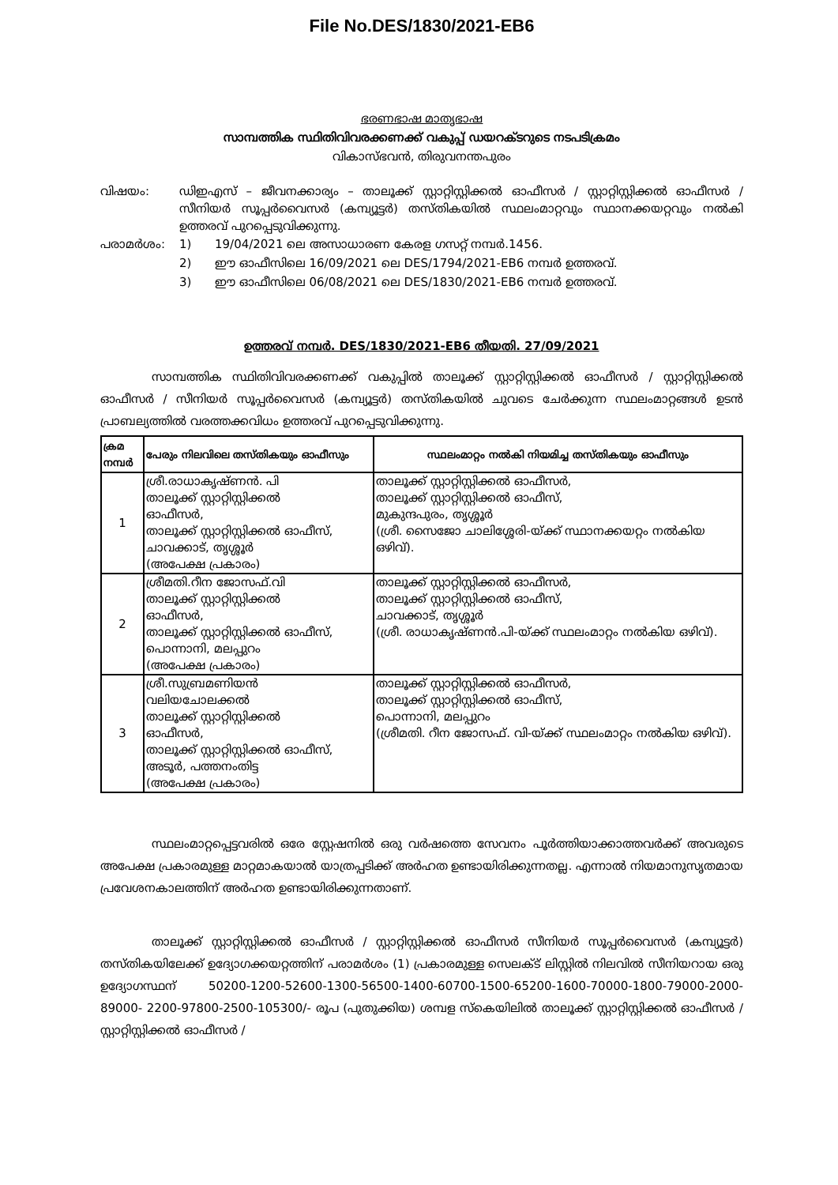File No.DES/1830/2021-EB6
ഭരണഭാഷ മാതൃഭാഷ
സാമ്പത്തിക സ്ഥിതിവിവരക്കണക്ക് വകുപ്പ് ഡയറക്ടറുടെ നടപടിക്രമം
വികാസ്ഭവൻ, തിരുവനന്തപുരം
വിഷയം: ഡിഇഎസ് – ജീവനക്കാര്യം – താലൂക്ക് സ്റ്റാറ്റിസ്റ്റിക്കൽ ഓഫീസർ / സ്റ്റാറ്റിസ്റ്റിക്കൽ ഓഫീസർ / സീനിയർ സൂപ്പർവൈസർ (കമ്പ്യൂട്ടർ) തസ്തികയിൽ സ്ഥലംമാറ്റവും സ്ഥാനക്കയറ്റവും നൽകി ഉത്തരവ് പുറപ്പെടുവിക്കുന്നു.
പരാമർശം: 1) 19/04/2021 ലെ അസാധാരണ കേരള ഗസറ്റ് നമ്പർ.1456.
2) ഈ ഓഫീസിലെ 16/09/2021 ലെ DES/1794/2021-EB6 നമ്പർ ഉത്തരവ്.
3) ഈ ഓഫീസിലെ 06/08/2021 ലെ DES/1830/2021-EB6 നമ്പർ ഉത്തരവ്.
ഉത്തരവ് നമ്പർ. DES/1830/2021-EB6 തീയതി. 27/09/2021
സാമ്പത്തിക സ്ഥിതിവിവരക്കണക്ക് വകുപ്പിൽ താലൂക്ക് സ്റ്റാറ്റിസ്റ്റിക്കൽ ഓഫീസർ / സ്റ്റാറ്റിസ്റ്റിക്കൽ ഓഫീസർ / സീനിയർ സൂപ്പർവൈസർ (കമ്പ്യൂട്ടർ) തസ്തികയിൽ ചുവടെ ചേർക്കുന്ന സ്ഥലംമാറ്റങ്ങൾ ഉടൻ പ്രാബല്യത്തിൽ വരത്തക്കവിധം ഉത്തരവ് പുറപ്പെടുവിക്കുന്നു.
| ക്രമ നമ്പർ | പേരും നിലവിലെ തസ്തികയും ഓഫീസും | സ്ഥലംമാറ്റം നൽകി നിയമിച്ച തസ്തികയും ഓഫീസും |
| --- | --- | --- |
| 1 | ശ്രീ.രാധാകൃഷ്ണൻ. പി താലൂക്ക് സ്റ്റാറ്റിസ്റ്റിക്കൽ ഓഫീസർ, താലൂക്ക് സ്റ്റാറ്റിസ്റ്റിക്കൽ ഓഫീസ്, ചാവക്കാട്, തൃശ്ശൂർ (അപേക്ഷ പ്രകാരം) | താലൂക്ക് സ്റ്റാറ്റിസ്റ്റിക്കൽ ഓഫീസർ, താലൂക്ക് സ്റ്റാറ്റിസ്റ്റിക്കൽ ഓഫീസ്, മുകുന്ദപുരം, തൃശ്ശൂർ (ശ്രീ. സൈജോ ചാലിശ്ശേരി-യ്ക്ക് സ്ഥാനക്കയറ്റം നൽകിയ ഒഴിവ്). |
| 2 | ശ്രീമതി.റീന ജോസഫ്.വി താലൂക്ക് സ്റ്റാറ്റിസ്റ്റിക്കൽ ഓഫീസർ, താലൂക്ക് സ്റ്റാറ്റിസ്റ്റിക്കൽ ഓഫീസ്, പൊന്നാനി, മലപ്പുറം (അപേക്ഷ പ്രകാരം) | താലൂക്ക് സ്റ്റാറ്റിസ്റ്റിക്കൽ ഓഫീസർ, താലൂക്ക് സ്റ്റാറ്റിസ്റ്റിക്കൽ ഓഫീസ്, ചാവക്കാട്, തൃശ്ശൂർ (ശ്രീ. രാധാകൃഷ്ണൻ.പി-യ്ക്ക് സ്ഥലംമാറ്റം നൽകിയ ഒഴിവ്). |
| 3 | ശ്രീ.സുബ്രമണിയൻ വലിയചോലക്കൽ താലൂക്ക് സ്റ്റാറ്റിസ്റ്റിക്കൽ ഓഫീസർ, താലൂക്ക് സ്റ്റാറ്റിസ്റ്റിക്കൽ ഓഫീസ്, അടൂർ, പത്തനംതിട്ട (അപേക്ഷ പ്രകാരം) | താലൂക്ക് സ്റ്റാറ്റിസ്റ്റിക്കൽ ഓഫീസർ, താലൂക്ക് സ്റ്റാറ്റിസ്റ്റിക്കൽ ഓഫീസ്, പൊന്നാനി, മലപ്പുറം (ശ്രീമതി. റീന ജോസഫ്. വി-യ്ക്ക് സ്ഥലംമാറ്റം നൽകിയ ഒഴിവ്). |
സ്ഥലംമാറ്റപ്പെട്ടവരിൽ ഒരേ സ്റ്റേഷനിൽ ഒരു വർഷത്തെ സേവനം പൂർത്തിയാക്കാത്തവർക്ക് അവരുടെ അപേക്ഷ പ്രകാരമുള്ള മാറ്റമാകയാൽ യാത്രപ്പടിക്ക് അർഹത ഉണ്ടായിരിക്കുന്നതല്ല. എന്നാൽ നിയമാനുസൃതമായ പ്രവേശനകാലത്തിന് അർഹത ഉണ്ടായിരിക്കുന്നതാണ്.
താലൂക്ക് സ്റ്റാറ്റിസ്റ്റിക്കൽ ഓഫീസർ / സ്റ്റാറ്റിസ്റ്റിക്കൽ ഓഫീസർ സീനിയർ സൂപ്പർവൈസർ (കമ്പ്യൂട്ടർ) തസ്തികയിലേക്ക് ഉദ്യോഗക്കയറ്റത്തിന് പരാമർശം (1) പ്രകാരമുള്ള സെലക്ട് ലിസ്റ്റിൽ നിലവിൽ സീനിയറായ ഒരു ഉദ്യോഗസ്ഥന് 50200-1200-52600-1300-56500-1400-60700-1500-65200-1600-70000-1800-79000-2000-89000- 2200-97800-2500-105300/- രൂപ (പുതുക്കിയ) ശമ്പള സ്കെയിലിൽ താലൂക്ക് സ്റ്റാറ്റിസ്റ്റിക്കൽ ഓഫീസർ / സ്റ്റാറ്റിസ്റ്റിക്കൽ ഓഫീസർ /